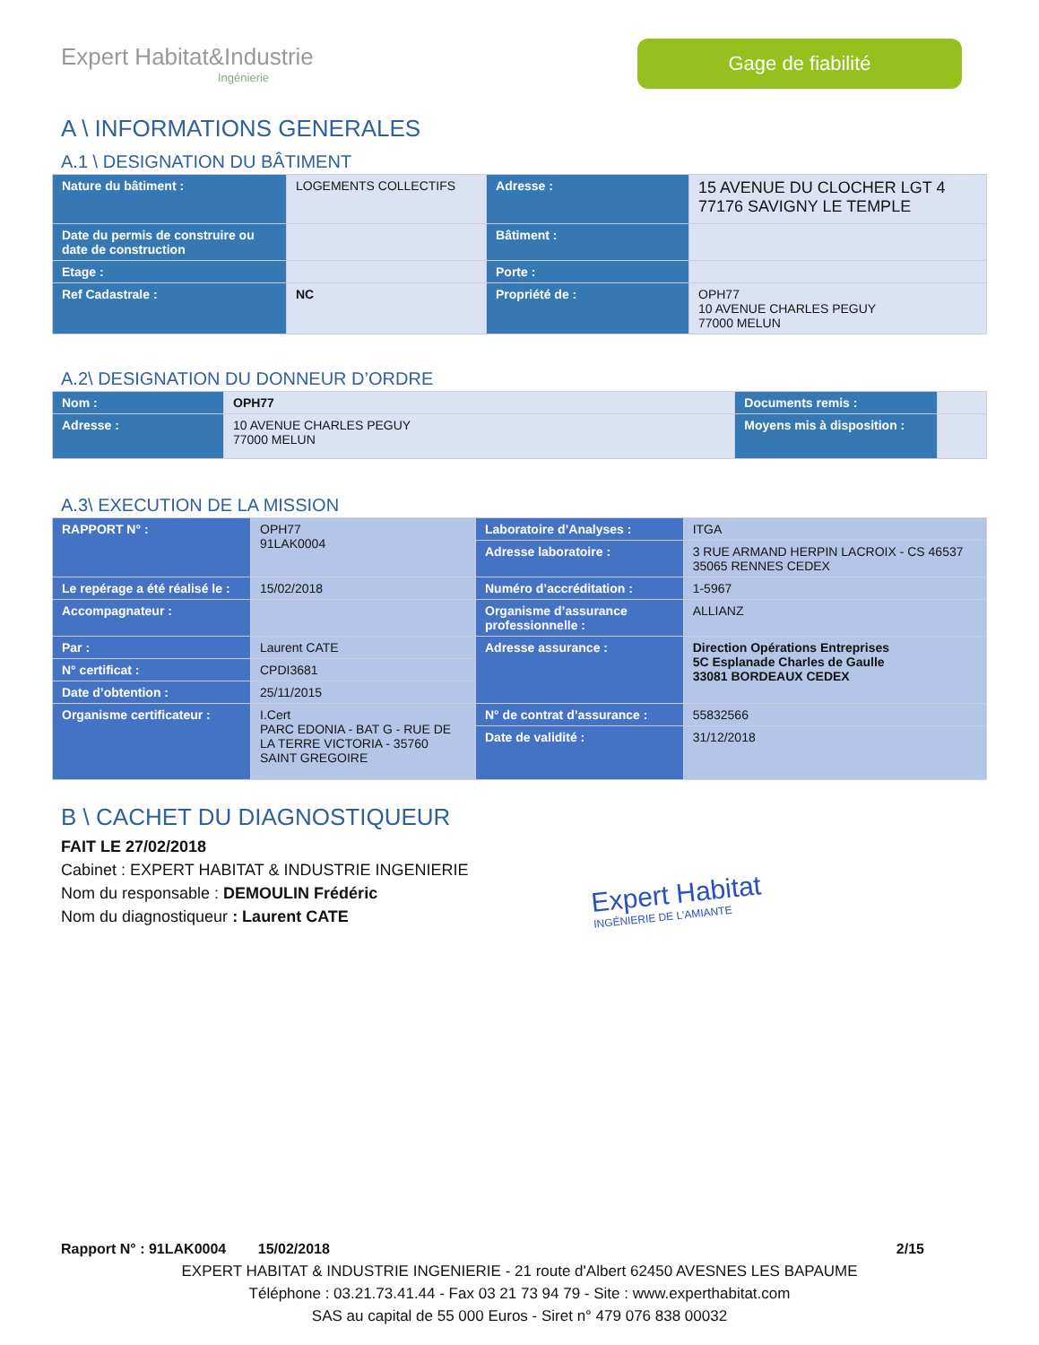Expert Habitat&Industrie
Ingénierie
Gage de fiabilité
A \ INFORMATIONS GENERALES
A.1 \ DESIGNATION DU BÂTIMENT
| Nature du bâtiment : | LOGEMENTS COLLECTIFS | Adresse : | 15 AVENUE DU CLOCHER LGT 4 77176 SAVIGNY LE TEMPLE |
| Date du permis de construire ou date de construction | | Bâtiment : | |
| Etage : | | Porte : | |
| Ref Cadastrale : | NC | Propriété de : | OPH77 10 AVENUE CHARLES PEGUY 77000 MELUN |
A.2\ DESIGNATION DU DONNEUR D’ORDRE
| Nom : | OPH77 | Documents remis : | |
| Adresse : | 10 AVENUE CHARLES PEGUY 77000 MELUN | Moyens mis à disposition : | |
A.3\ EXECUTION DE LA MISSION
| RAPPORT N° : | OPH77 91LAK0004 | Laboratoire d’Analyses : | ITGA |
| | | Adresse laboratoire : | 3 RUE ARMAND HERPIN LACROIX - CS 46537 35065 RENNES CEDEX |
| Le repérage a été réalisé le : | 15/02/2018 | Numéro d’accréditation : | 1-5967 |
| Accompagnateur : | | Organisme d’assurance professionnelle : | ALLIANZ |
| Par : | Laurent CATE | Adresse assurance : | Direction Opérations Entreprises 5C Esplanade Charles de Gaulle 33081 BORDEAUX CEDEX |
| N° certificat : | CPDI3681 | | |
| Date d’obtention : | 25/11/2015 | | |
| Organisme certificateur : | I.Cert PARC EDONIA - BAT G - RUE DE LA TERRE VICTORIA - 35760 SAINT GREGOIRE | N° de contrat d’assurance : | 55832566 |
| | | Date de validité : | 31/12/2018 |
B \ CACHET DU DIAGNOSTIQUEUR
FAIT LE 27/02/2018
Cabinet : EXPERT HABITAT & INDUSTRIE INGENIERIE
Nom du responsable : DEMOULIN Frédéric
Nom du diagnostiqueur : Laurent CATE
Expert Habitat
INGÉNIERIE DE L'AMIANTE
Rapport N° : 91LAK0004 15/02/2018 2/15
EXPERT HABITAT & INDUSTRIE INGENIERIE - 21 route d'Albert 62450 AVESNES LES BAPAUME
Téléphone : 03.21.73.41.44 - Fax 03 21 73 94 79 - Site : www.experthabitat.com
SAS au capital de 55 000 Euros - Siret n° 479 076 838 00032